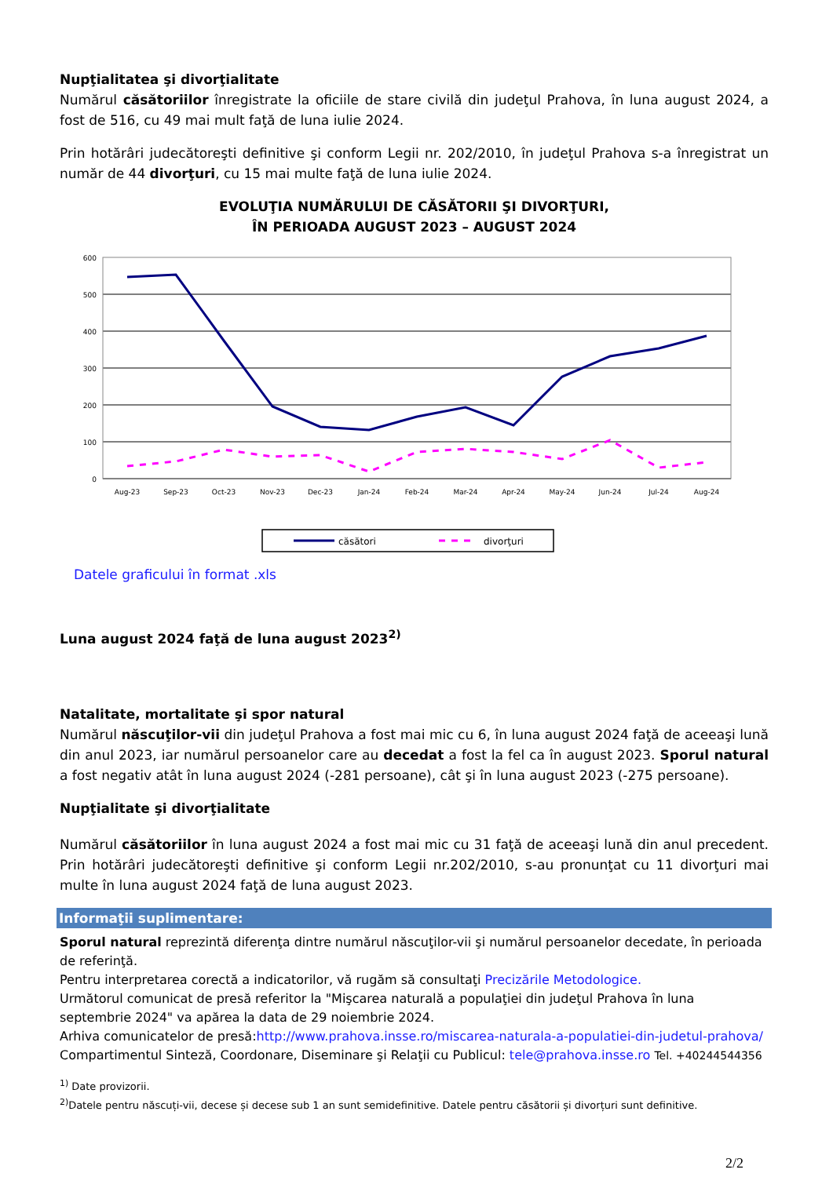Nupţialitatea şi divorţialitate
Numărul căsătoriilor înregistrate la oficiile de stare civilă din judeţul Prahova, în luna august 2024, a fost de 516, cu 49 mai mult faţă de luna iulie 2024.
Prin hotărâri judecătoreşti definitive şi conform Legii nr. 202/2010, în judeţul Prahova s-a înregistrat un număr de 44 divorţuri, cu 15 mai multe faţă de luna iulie 2024.
EVOLUŢIA NUMĂRULUI DE CĂSĂTORII ŞI DIVORŢURI,
ÎN PERIOADA AUGUST 2023 – AUGUST 2024
600
500
400
300
200
100
0
Aug-23
Sep-23
Oct-23
Nov-23
Dec-23
Jan-24
Feb-24
Mar-24
Apr-24
May-24
Jun-24
Jul-24
Aug-24
căsători
divorţuri
Datele graficului în format .xls
Luna august 2024 faţă de luna august 2023<sup>2)</sup>
Natalitate, mortalitate şi spor natural
Numărul născuţilor-vii din judeţul Prahova a fost mai mic cu 6, în luna august 2024 faţă de aceeaşi lună din anul 2023, iar numărul persoanelor care au decedat a fost la fel ca în august 2023. Sporul natural a fost negativ atât în luna august 2024 (-281 persoane), cât şi în luna august 2023 (-275 persoane).
Nupţialitate şi divorţialitate
Numărul căsătoriilor în luna august 2024 a fost mai mic cu 31 faţă de aceeaşi lună din anul precedent. Prin hotărâri judecătoreşti definitive şi conform Legii nr.202/2010, s-au pronunţat cu 11 divorţuri mai multe în luna august 2024 faţă de luna august 2023.
Informaţii suplimentare:
Sporul natural reprezintă diferenţa dintre numărul născuţilor-vii şi numărul persoanelor decedate, în perioada de referinţă.
Pentru interpretarea corectă a indicatorilor, vă rugăm să consultaţi Precizările Metodologice.
Următorul comunicat de presă referitor la "Mişcarea naturală a populaţiei din judeţul Prahova în luna septembrie 2024" va apărea la data de 29 noiembrie 2024.
Arhiva comunicatelor de presă:http://www.prahova.insse.ro/miscarea-naturala-a-populatiei-din-judetul-prahova/
Compartimentul Sinteză, Coordonare, Diseminare şi Relaţii cu Publicul: tele@prahova.insse.ro Tel. +40244544356
<sup>1)</sup> Date provizorii.
<sup>2)</sup> Datele pentru născuți-vii, decese și decese sub 1 an sunt semidefinitive. Datele pentru căsătorii și divorțuri sunt definitive.
2/2